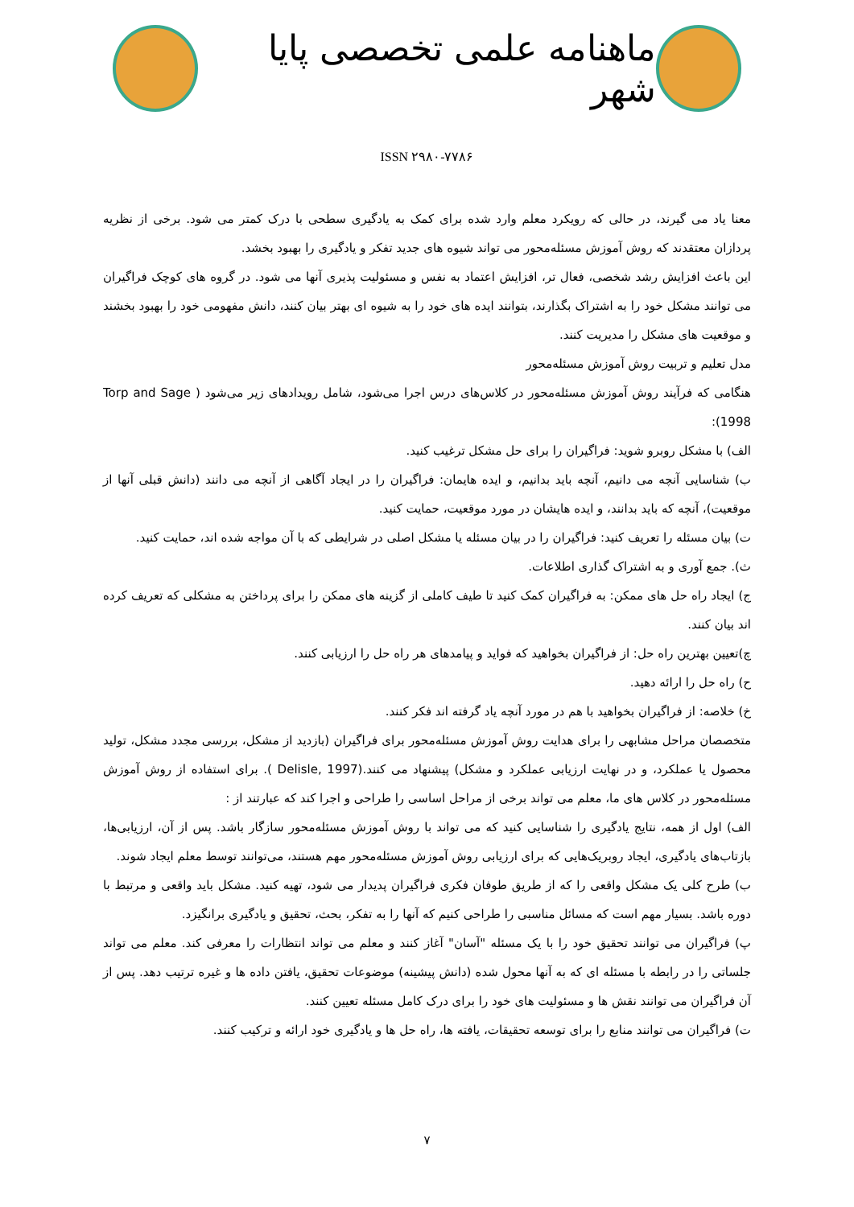ماهنامه علمی تخصصی پایا شهر
ISSN ۲۹۸۰-۷۷۸۶
معنا یاد می گیرند، در حالی که رویکرد معلم وارد شده برای کمک به یادگیری سطحی با درک کمتر می شود. برخی از نظریه پردازان معتقدند که روش آموزش مسئله‌محور می تواند شیوه های جدید تفکر و یادگیری را بهبود بخشد.
این باعث افزایش رشد شخصی، فعال تر، افزایش اعتماد به نفس و مسئولیت پذیری آنها می شود. در گروه های کوچک فراگیران می توانند مشکل خود را به اشتراک بگذارند، بتوانند ایده های خود را به شیوه ای بهتر بیان کنند، دانش مفهومی خود را بهبود بخشند و موقعیت های مشکل را مدیریت کنند.
مدل تعلیم و تربیت روش آموزش مسئله‌محور
هنگامی که فرآیند روش آموزش مسئله‌محور در کلاس‌های درس اجرا می‌شود، شامل رویدادهای زیر می‌شود ( Torp and Sage 1998):
الف) با مشکل روبرو شوید: فراگیران را برای حل مشکل ترغیب کنید.
ب) شناسایی آنچه می دانیم، آنچه باید بدانیم، و ایده هایمان: فراگیران را در ایجاد آگاهی از آنچه می دانند (دانش قبلی آنها از موقعیت)، آنچه که باید بدانند، و ایده هایشان در مورد موقعیت، حمایت کنید.
ت) بیان مسئله را تعریف کنید: فراگیران را در بیان مسئله یا مشکل اصلی در شرایطی که با آن مواجه شده اند، حمایت کنید.
ث). جمع آوری و به اشتراک گذاری اطلاعات.
ج) ایجاد راه حل های ممکن: به فراگیران کمک کنید تا طیف کاملی از گزینه های ممکن را برای پرداختن به مشکلی که تعریف کرده اند بیان کنند.
چ)تعیین بهترین راه حل: از فراگیران بخواهید که فواید و پیامدهای هر راه حل را ارزیابی کنند.
ح) راه حل را ارائه دهید.
خ) خلاصه: از فراگیران بخواهید با هم در مورد آنچه یاد گرفته اند فکر کنند.
متخصصان مراحل مشابهی را برای هدایت روش آموزش مسئله‌محور برای فراگیران (بازدید از مشکل، بررسی مجدد مشکل، تولید محصول یا عملکرد، و در نهایت ارزیابی عملکرد و مشکل) پیشنهاد می کنند.(Delisle, 1997 ). برای استفاده از روش آموزش مسئله‌محور در کلاس های ما، معلم می تواند برخی از مراحل اساسی را طراحی و اجرا کند که عبارتند از :
الف) اول از همه، نتایج یادگیری را شناسایی کنید که می تواند با روش آموزش مسئله‌محور سازگار باشد. پس از آن، ارزیابی‌ها، بازتاب‌های یادگیری، ایجاد روبریک‌هایی که برای ارزیابی روش آموزش مسئله‌محور مهم هستند، می‌توانند توسط معلم ایجاد شوند.
ب) طرح کلی یک مشکل واقعی را که از طریق طوفان فکری فراگیران پدیدار می شود، تهیه کنید. مشکل باید واقعی و مرتبط با دوره باشد. بسیار مهم است که مسائل مناسبی را طراحی کنیم که آنها را به تفکر، بحث، تحقیق و یادگیری برانگیزد.
پ) فراگیران می توانند تحقیق خود را با یک مسئله "آسان" آغاز کنند و معلم می تواند انتظارات را معرفی کند. معلم می تواند جلساتی را در رابطه با مسئله ای که به آنها محول شده (دانش پیشینه) موضوعات تحقیق، یافتن داده ها و غیره ترتیب دهد. پس از آن فراگیران می توانند نقش ها و مسئولیت های خود را برای درک کامل مسئله تعیین کنند.
ت) فراگیران می توانند منابع را برای توسعه تحقیقات، یافته ها، راه حل ها و یادگیری خود ارائه و ترکیب کنند.
۷